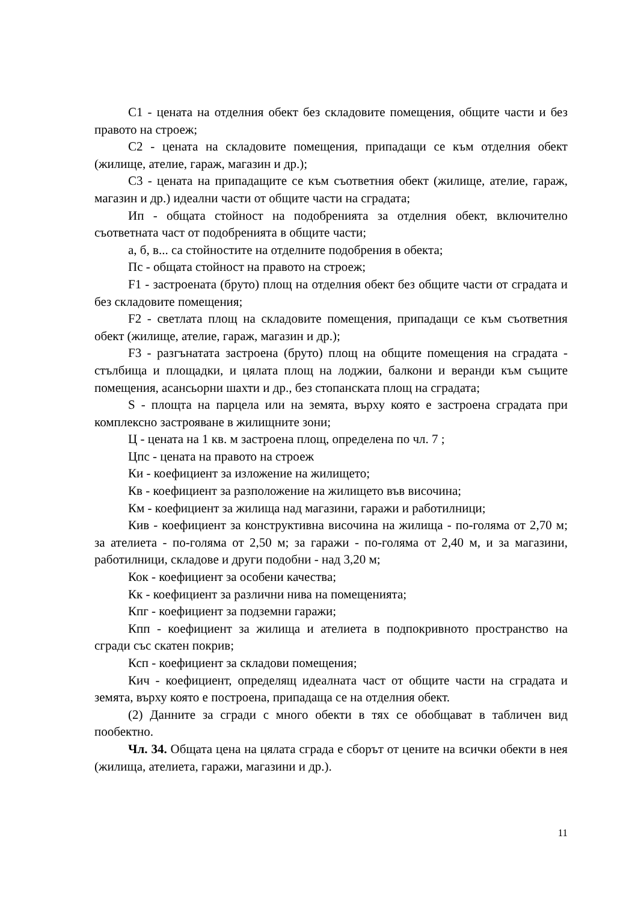С1 - цената на отделния обект без складовите помещения, общите части и без правото на строеж;
С2 - цената на складовите помещения, припадащи се към отделния обект (жилище, ателие, гараж, магазин и др.);
С3 - цената на припадащите се към съответния обект (жилище, ателие, гараж, магазин и др.) идеални части от общите части на сградата;
Ип - общата стойност на подобренията за отделния обект, включително съответната част от подобренията в общите части;
а, б, в... са стойностите на отделните подобрения в обекта;
Пс - общата стойност на правото на строеж;
F1 - застроената (бруто) площ на отделния обект без общите части от сградата и без складовите помещения;
F2 - светлата площ на складовите помещения, припадащи се към съответния обект (жилище, ателие, гараж, магазин и др.);
F3 - разгънатата застроена (бруто) площ на общите помещения на сградата - стълбища и площадки, и цялата площ на лоджии, балкони и веранди към същите помещения, асансьорни шахти и др., без стопанската площ на сградата;
S - площта на парцела или на земята, върху която е застроена сградата при комплексно застрояване в жилищните зони;
Ц - цената на 1 кв. м застроена площ, определена по чл. 7 ;
Цпс - цената на правото на строеж
Ки - коефициент за изложение на жилището;
Кв - коефициент за разположение на жилището във височина;
Км - коефициент за жилища над магазини, гаражи и работилници;
Кив - коефициент за конструктивна височина на жилища - по-голяма от 2,70 м; за ателиета - по-голяма от 2,50 м; за гаражи - по-голяма от 2,40 м, и за магазини, работилници, складове и други подобни - над 3,20 м;
Кок - коефициент за особени качества;
Кк - коефициент за различни нива на помещенията;
Кпг - коефициент за подземни гаражи;
Кпп - коефициент за жилища и ателиета в подпокривното пространство на сгради със скатен покрив;
Ксп - коефициент за складови помещения;
Кич - коефициент, определящ идеалната част от общите части на сградата и земята, върху която е построена, припадаща се на отделния обект.
(2) Данните за сгради с много обекти в тях се обобщават в табличен вид пообектно.
Чл. 34. Общата цена на цялата сграда е сборът от цените на всички обекти в нея (жилища, ателиета, гаражи, магазини и др.).
11